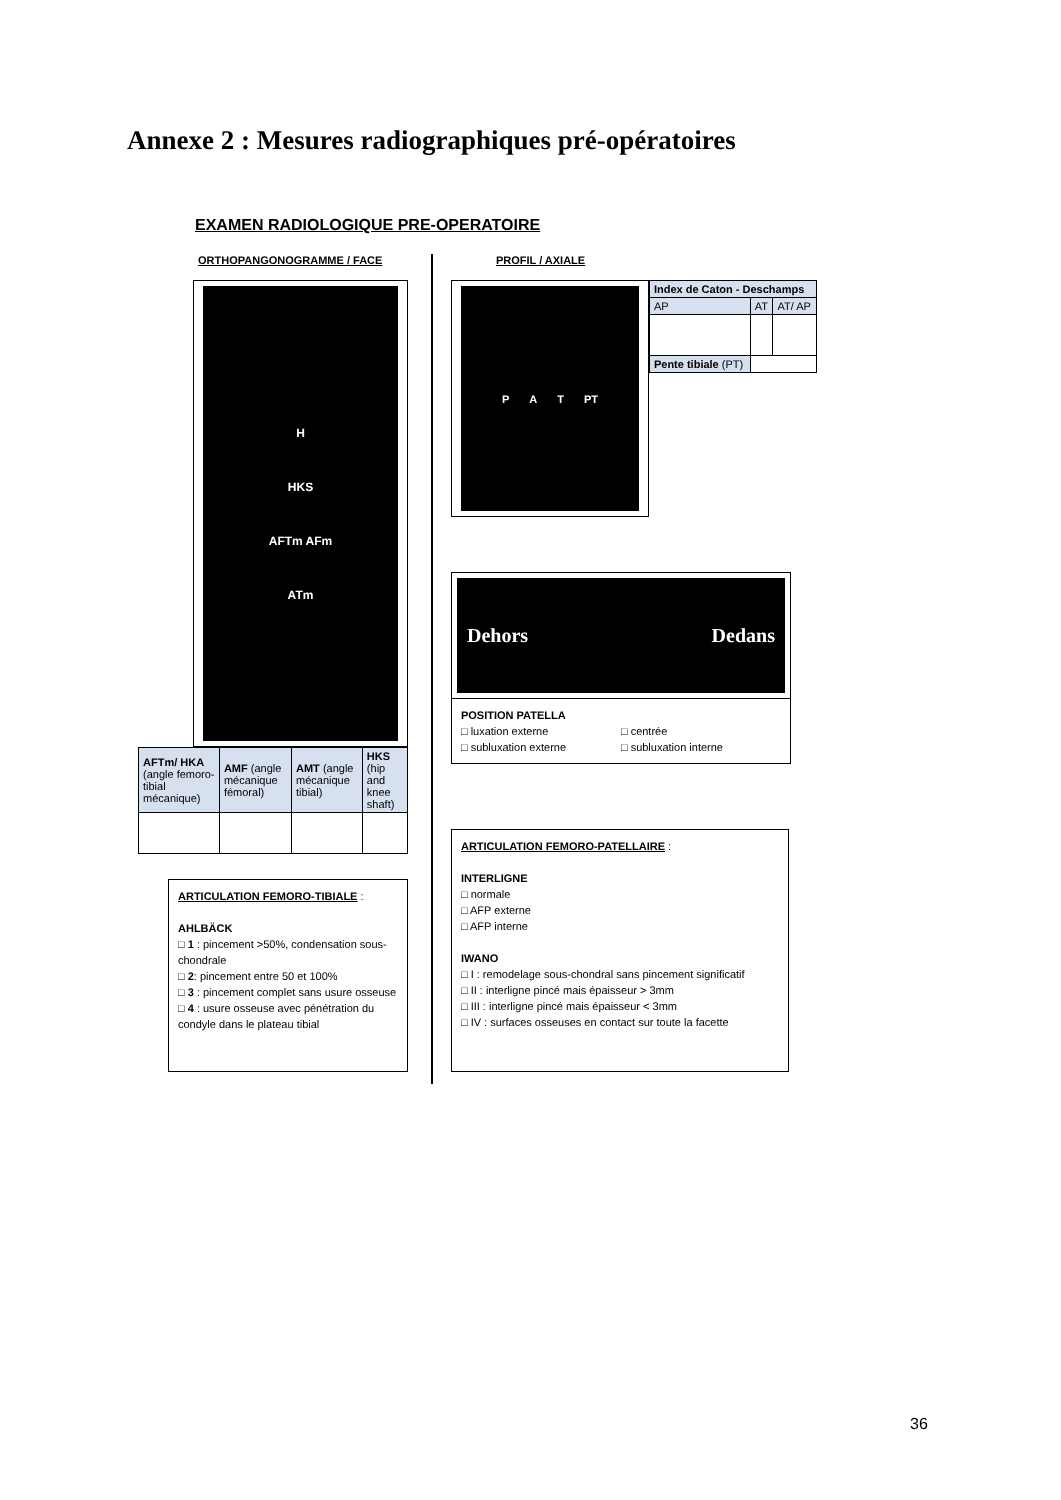Annexe 2 : Mesures radiographiques pré-opératoires
EXAMEN RADIOLOGIQUE PRE-OPERATOIRE
ORTHOPANGONOGRAMME / FACE
H
HKS
AFTm AFm
ATm
| AFTm/ HKA (angle femoro-tibial mécanique) | AMF (angle mécanique fémoral) | AMT (angle mécanique tibial) | HKS (hip and knee shaft) |
| --- | --- | --- | --- |
ARTICULATION FEMORO-TIBIALE :
AHLBÄCK
□ 1 : pincement >50%, condensation sous-chondrale
□ 2: pincement entre 50 et 100%
□ 3 : pincement complet sans usure osseuse
□ 4 : usure osseuse avec pénétration du condyle dans le plateau tibial
PROFIL / AXIALE
P A T PT
| Index de Caton - Deschamps | | |
| --- | --- | --- |
| AP | AT | AT/ AP |
| Pente tibiale (PT) | | |
Dehors Dedans
POSITION PATELLA □ luxation externe □ centrée □ subluxation externe □ subluxation interne
ARTICULATION FEMORO-PATELLAIRE :
INTERLIGNE
□ normale
□ AFP externe
□ AFP interne
IWANO
□ I : remodelage sous-chondral sans pincement significatif
□ II : interligne pincé mais épaisseur > 3mm
□ III : interligne pincé mais épaisseur < 3mm
□ IV : surfaces osseuses en contact sur toute la facette
36